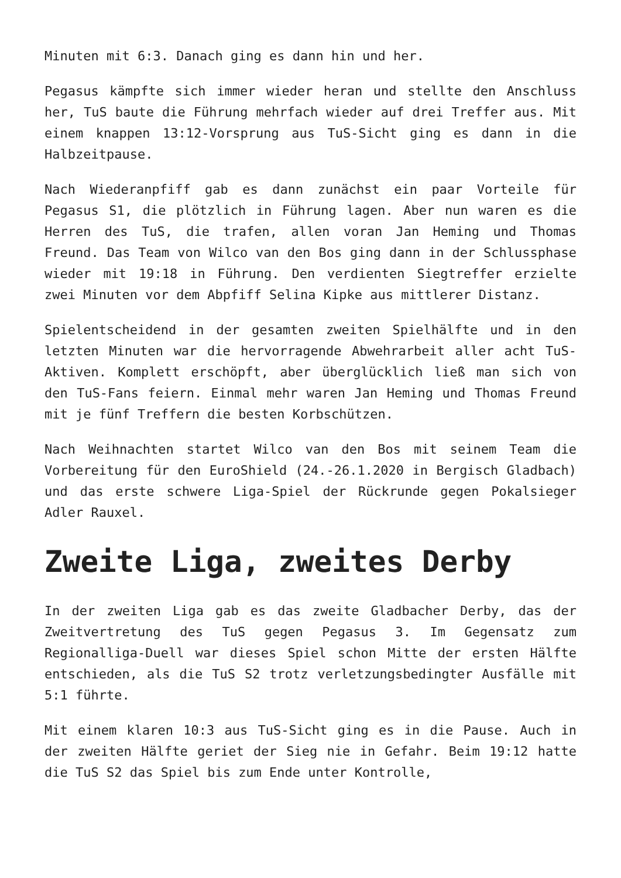Minuten mit 6:3. Danach ging es dann hin und her.
Pegasus kämpfte sich immer wieder heran und stellte den Anschluss her, TuS baute die Führung mehrfach wieder auf drei Treffer aus. Mit einem knappen 13:12-Vorsprung aus TuS-Sicht ging es dann in die Halbzeitpause.
Nach Wiederanpfiff gab es dann zunächst ein paar Vorteile für Pegasus S1, die plötzlich in Führung lagen. Aber nun waren es die Herren des TuS, die trafen, allen voran Jan Heming und Thomas Freund. Das Team von Wilco van den Bos ging dann in der Schlussphase wieder mit 19:18 in Führung. Den verdienten Siegtreffer erzielte zwei Minuten vor dem Abpfiff Selina Kipke aus mittlerer Distanz.
Spielentscheidend in der gesamten zweiten Spielhälfte und in den letzten Minuten war die hervorragende Abwehrarbeit aller acht TuS-Aktiven. Komplett erschöpft, aber überglücklich ließ man sich von den TuS-Fans feiern. Einmal mehr waren Jan Heming und Thomas Freund mit je fünf Treffern die besten Korbschützen.
Nach Weihnachten startet Wilco van den Bos mit seinem Team die Vorbereitung für den EuroShield (24.-26.1.2020 in Bergisch Gladbach) und das erste schwere Liga-Spiel der Rückrunde gegen Pokalsieger Adler Rauxel.
Zweite Liga, zweites Derby
In der zweiten Liga gab es das zweite Gladbacher Derby, das der Zweitvertretung des TuS gegen Pegasus 3. Im Gegensatz zum Regionalliga-Duell war dieses Spiel schon Mitte der ersten Hälfte entschieden, als die TuS S2 trotz verletzungsbedingter Ausfälle mit 5:1 führte.
Mit einem klaren 10:3 aus TuS-Sicht ging es in die Pause. Auch in der zweiten Hälfte geriet der Sieg nie in Gefahr. Beim 19:12 hatte die TuS S2 das Spiel bis zum Ende unter Kontrolle,